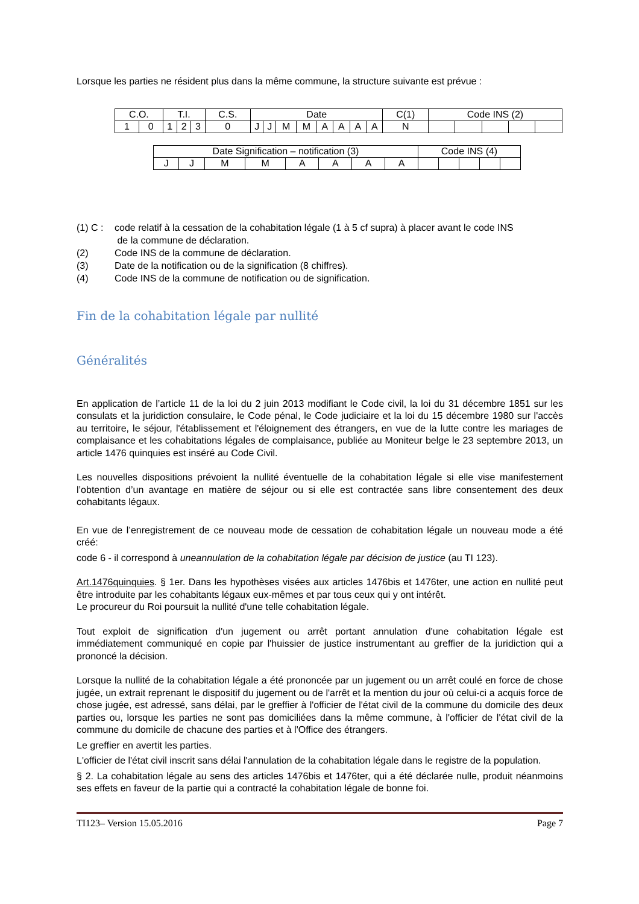Lorsque les parties ne résident plus dans la même commune, la structure suivante est prévue :
| C.O. | | T.I. | | | C.S. | Date | | | | | | | | C(1) | Code INS (2) | | | | |
| 1 | 0 | 1 | 2 | 3 | 0 | J | J | M | M | A | A | A | A | N | | | | | |
| Date Signification – notification (3) | | | | | | | | Code INS (4) | | | | |
| J | J | M | M | A | A | A | A | | | | | |
(1) C : code relatif à la cessation de la cohabitation légale (1 à 5 cf supra) à placer avant le code INS
de la commune de déclaration.
(2) Code INS de la commune de déclaration.
(3) Date de la notification ou de la signification (8 chiffres).
(4) Code INS de la commune de notification ou de signification.
Fin de la cohabitation légale par nullité
Généralités
En application de l’article 11 de la loi du 2 juin 2013 modifiant le Code civil, la loi du 31 décembre 1851 sur les consulats et la juridiction consulaire, le Code pénal, le Code judiciaire et la loi du 15 décembre 1980 sur l'accès au territoire, le séjour, l'établissement et l'éloignement des étrangers, en vue de la lutte contre les mariages de complaisance et les cohabitations légales de complaisance, publiée au Moniteur belge le 23 septembre 2013, un article 1476 quinquies est inséré au Code Civil.
Les nouvelles dispositions prévoient la nullité éventuelle de la cohabitation légale si elle vise manifestement l’obtention d’un avantage en matière de séjour ou si elle est contractée sans libre consentement des deux cohabitants légaux.
En vue de l’enregistrement de ce nouveau mode de cessation de cohabitation légale un nouveau mode a été créé:
code 6 - il correspond à uneannulation de la cohabitation légale par décision de justice (au TI 123).
Art.1476quinquies. § 1er. Dans les hypothèses visées aux articles 1476bis et 1476ter, une action en nullité peut être introduite par les cohabitants légaux eux-mêmes et par tous ceux qui y ont intérêt.
Le procureur du Roi poursuit la nullité d'une telle cohabitation légale.
Tout exploit de signification d'un jugement ou arrêt portant annulation d'une cohabitation légale est immédiatement communiqué en copie par l'huissier de justice instrumentant au greffier de la juridiction qui a prononcé la décision.
Lorsque la nullité de la cohabitation légale a été prononcée par un jugement ou un arrêt coulé en force de chose jugée, un extrait reprenant le dispositif du jugement ou de l'arrêt et la mention du jour où celui-ci a acquis force de chose jugée, est adressé, sans délai, par le greffier à l'officier de l'état civil de la commune du domicile des deux parties ou, lorsque les parties ne sont pas domiciliées dans la même commune, à l'officier de l'état civil de la commune du domicile de chacune des parties et à l'Office des étrangers.
Le greffier en avertit les parties.
L'officier de l'état civil inscrit sans délai l'annulation de la cohabitation légale dans le registre de la population.
§ 2. La cohabitation légale au sens des articles 1476bis et 1476ter, qui a été déclarée nulle, produit néanmoins ses effets en faveur de la partie qui a contracté la cohabitation légale de bonne foi.
TI123– Version 15.05.2016 Page 7